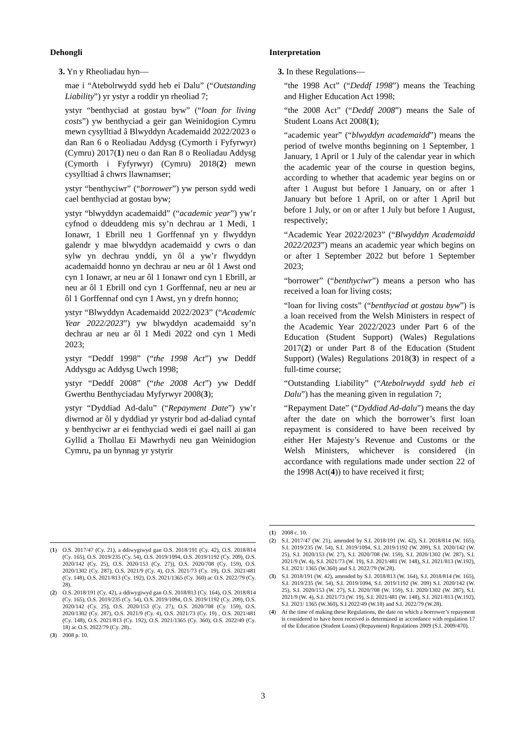Dehongli
3. Yn y Rheoliadau hyn—
mae i “Atebolrwydd sydd heb ei Dalu” (“Outstanding Liability”) yr ystyr a roddir yn rheoliad 7;
ystyr “benthyciad at gostau byw” (“loan for living costs”) yw benthyciad a geir gan Weinidogion Cymru mewn cysylltiad â Blwyddyn Academaidd 2022/2023 o dan Ran 6 o Reoliadau Addysg (Cymorth i Fyfyrwyr) (Cymru) 2017(1) neu o dan Ran 8 o Reoliadau Addysg (Cymorth i Fyfyrwyr) (Cymru) 2018(2) mewn cysylltiad â chwrs llawnamser;
ystyr “benthyciwr” (“borrower”) yw person sydd wedi cael benthyciad at gostau byw;
ystyr “blwyddyn academaidd” (“academic year”) yw’r cyfnod o ddeuddeng mis sy’n dechrau ar 1 Medi, 1 Ionawr, 1 Ebrill neu 1 Gorffennaf yn y flwyddyn galendr y mae blwyddyn academaidd y cwrs o dan sylw yn dechrau ynddi, yn ôl a yw’r flwyddyn academaidd honno yn dechrau ar neu ar ôl 1 Awst ond cyn 1 Ionawr, ar neu ar ôl 1 Ionawr ond cyn 1 Ebrill, ar neu ar ôl 1 Ebrill ond cyn 1 Gorffennaf, neu ar neu ar ôl 1 Gorffennaf ond cyn 1 Awst, yn y drefn honno;
ystyr “Blwyddyn Academaidd 2022/2023” (“Academic Year 2022/2023”) yw blwyddyn academaidd sy’n dechrau ar neu ar ôl 1 Medi 2022 ond cyn 1 Medi 2023;
ystyr “Deddf 1998” (“the 1998 Act”) yw Deddf Addysgu ac Addysg Uwch 1998;
ystyr “Deddf 2008” (“the 2008 Act”) yw Deddf Gwerthu Benthyciadau Myfyrwyr 2008(3);
ystyr “Dyddiad Ad-dalu” (“Repayment Date”) yw’r diwrnod ar ôl y dyddiad yr ystyrir bod ad-daliad cyntaf y benthyciwr ar ei fenthyciad wedi ei gael naill ai gan Gyllid a Thollau Ei Mawrhydi neu gan Weinidogion Cymru, pa un bynnag yr ystyrir
(1) O.S. 2017/47 (Cy. 21), a ddiwygiwyd gan O.S. 2018/191 (Cy. 42), O.S. 2018/814 (Cy. 165), O.S. 2019/235 (Cy. 54), O.S. 2019/1094, O.S. 2019/1192 (Cy. 209), O.S. 2020/142 (Cy. 25), O.S. 2020/153 (Cy. 27)), O.S. 2020/708 (Cy. 159), O.S. 2020/1302 (Cy. 287), O.S. 2021/9 (Cy. 4), O.S. 2021/73 (Cy. 19), O.S. 2021/481 (Cy. 148), O.S. 2021/813 (Cy. 192), O.S. 2021/1365 (Cy. 360) ac O.S. 2022/79 (Cy. 28).
(2) O.S. 2018/191 (Cy. 42), a ddiwygiwyd gan O.S. 2018/813 (Cy. 164), O.S. 2018/814 (Cy. 165), O.S. 2019/235 (Cy. 54), O.S. 2019/1094, O.S. 2019/1192 (Cy. 209), O.S. 2020/142 (Cy. 25), O.S. 2020/153 (Cy. 27), O.S. 2020/708 (Cy. 159), O.S. 2020/1302 (Cy. 287), O.S. 2021/9 (Cy. 4), O.S. 2021/73 (Cy. 19) , O.S. 2021/481 (Cy. 148), O.S. 2021/813 (Cy. 192), O.S. 2021/1365 (Cy. 360), O.S. 2022/49 (Cy. 18) ac O.S. 2022/79 (Cy. 28)..
(3) 2008 p. 10.
Interpretation
3. In these Regulations—
“the 1998 Act” (“Deddf 1998”) means the Teaching and Higher Education Act 1998;
“the 2008 Act” (“Deddf 2008”) means the Sale of Student Loans Act 2008(1);
“academic year” (“blwyddyn academaidd”) means the period of twelve months beginning on 1 September, 1 January, 1 April or 1 July of the calendar year in which the academic year of the course in question begins, according to whether that academic year begins on or after 1 August but before 1 January, on or after 1 January but before 1 April, on or after 1 April but before 1 July, or on or after 1 July but before 1 August, respectively;
“Academic Year 2022/2023” (“Blwyddyn Academaidd 2022/2023”) means an academic year which begins on or after 1 September 2022 but before 1 September 2023;
“borrower” (“benthyciwr”) means a person who has received a loan for living costs;
“loan for living costs” (“benthyciad at gostau byw”) is a loan received from the Welsh Ministers in respect of the Academic Year 2022/2023 under Part 6 of the Education (Student Support) (Wales) Regulations 2017(2) or under Part 8 of the Education (Student Support) (Wales) Regulations 2018(3) in respect of a full-time course;
“Outstanding Liability” (“Atebolrwydd sydd heb ei Dalu”) has the meaning given in regulation 7;
“Repayment Date” (“Dyddiad Ad-dalu”) means the day after the date on which the borrower’s first loan repayment is considered to have been received by either Her Majesty’s Revenue and Customs or the Welsh Ministers, whichever is considered (in accordance with regulations made under section 22 of the 1998 Act(4)) to have received it first;
(1) 2008 c. 10.
(2) S.I. 2017/47 (W. 21), amended by S.I. 2018/191 (W. 42), S.I. 2018/814 (W. 165), S.I. 2019/235 (W. 54), S.I. 2019/1094, S.I. 2019/1192 (W. 209), S.I. 2020/142 (W. 25), S.I. 2020/153 (W. 27), S.I. 2020/708 (W. 159), S.I. 2020/1302 (W. 287), S.I. 2021/9 (W. 4), S.I. 2021/73 (W. 19), S.I. 2021/481 (W. 148), S.I. 2021/813 (W.192), S.I. 2021/ 1365 (W.360) and S.I. 2022/79 (W.28).
(3) S.I. 2018/191 (W. 42), amended by S.I. 2018/813 (W. 164), S.I. 2018/814 (W. 165), S.I. 2019/235 (W. 54), S.I. 2019/1094, S.I. 2019/1192 (W. 209) S.I. 2020/142 (W. 25), S.I. 2020/153 (W. 27), S.I. 2020/708 (W. 159), S.I. 2020/1302 (W. 287), S.I. 2021/9 (W. 4), S.I. 2021/73 (W. 19), S.I. 2021/481 (W. 148), S.I. 2021/813 (W.192), S.I. 2021/ 1365 (W.360), S.I 2022/49 (W.18) and S.I. 2022/79 (W.28).
(4) At the time of making these Regulations, the date on which a borrower’s repayment is considered to have been received is determined in accordance with regulation 17 of the Education (Student Loans) (Repayment) Regulations 2009 (S.I. 2009/470).
3